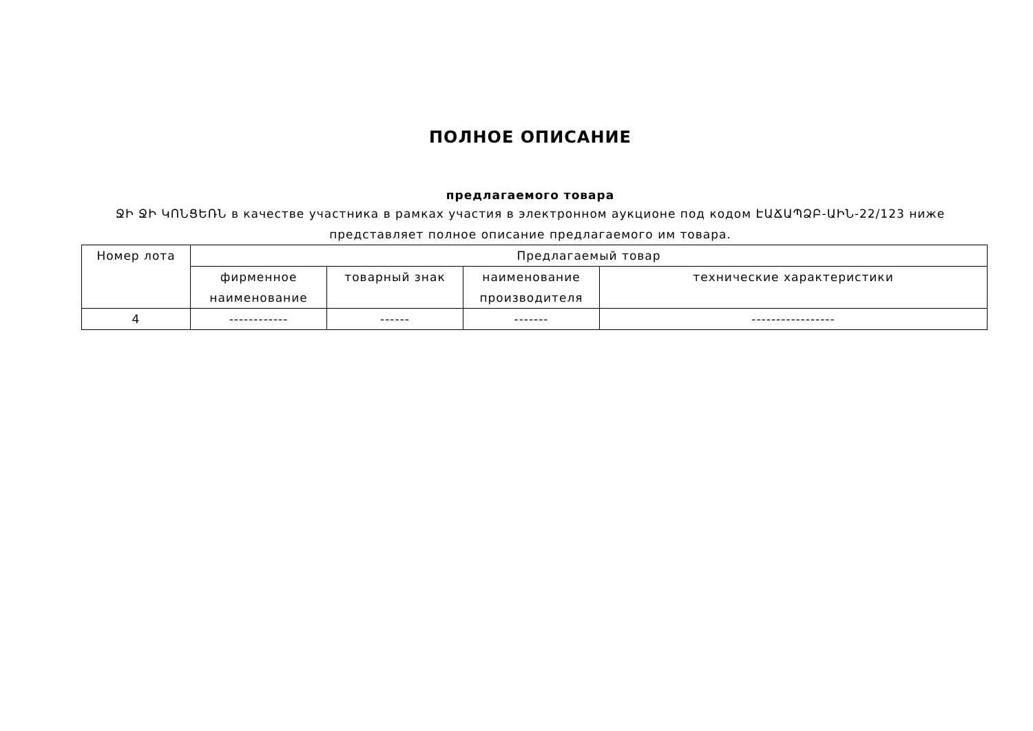ПОЛНОЕ ОПИСАНИЕ
предлагаемого товара
ՋԻ ՋԻ ԿՈՆՑԵՌՆ в качестве участника в рамках участия в электронном аукционе под кодом ԷԱՃԱՊՁԲ-ԱԻՆ-22/123 ниже представляет полное описание предлагаемого им товара.
| Номер лота | Предлагаемый товар | | | |
| --- | --- | --- | --- | --- |
| | фирменное наименование | товарный знак | наименование производителя | технические характеристики |
| 4 | ------------ | ------ | ------- | ----------------- |